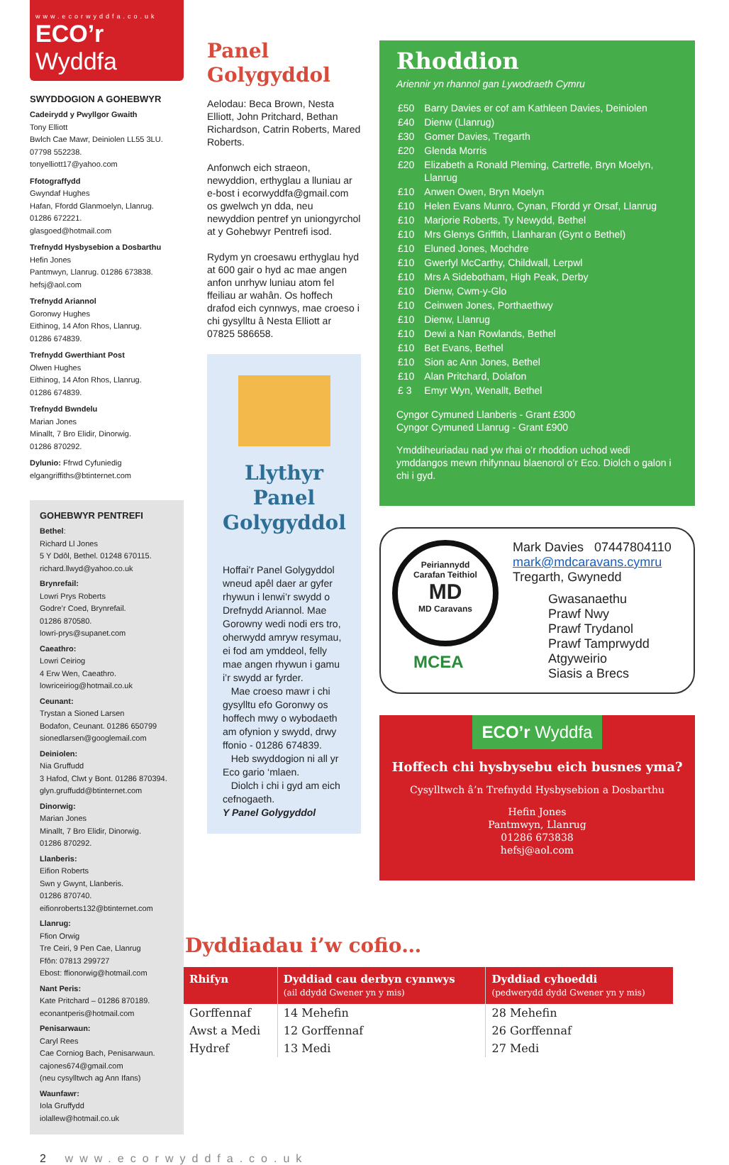www.ecorwyddfa.co.uk
ECO’r Wyddfa
SWYDDOGION A GOHEBWYR
Cadeirydd y Pwyllgor Gwaith
Tony Elliott
Bwlch Cae Mawr, Deiniolen LL55 3LU.
07798 552238.
tonyelliott17@yahoo.com
Ffotograffydd
Gwyndaf Hughes
Hafan, Ffordd Glanmoelyn, Llanrug.
01286 672221.
glasgoed@hotmail.com
Trefnydd Hysbysebion a Dosbarthu
Hefin Jones
Pantmwyn, Llanrug. 01286 673838.
hefsj@aol.com
Trefnydd Ariannol
Goronwy Hughes
Eithinog, 14 Afon Rhos, Llanrug.
01286 674839.
Trefnydd Gwerthiant Post
Olwen Hughes
Eithinog, 14 Afon Rhos, Llanrug.
01286 674839.
Trefnydd Bwndelu
Marian Jones
Minallt, 7 Bro Elidir, Dinorwig.
01286 870292.
Dylunio: Ffrwd Cyfuniedig
elgangriffiths@btinternet.com
GOHEBWYR PENTREFI
Bethel:
Richard Ll Jones
5 Y Ddôl, Bethel. 01248 670115.
richard.llwyd@yahoo.co.uk
Brynrefail:
Lowri Prys Roberts
Godre’r Coed, Brynrefail.
01286 870580.
lowri-prys@supanet.com
Caeathro:
Lowri Ceiriog
4 Erw Wen, Caeathro.
lowriceiriog@hotmail.co.uk
Ceunant:
Trystan a Sioned Larsen
Bodafon, Ceunant. 01286 650799
sionedlarsen@googlemail.com
Deiniolen:
Nia Gruffudd
3 Hafod, Clwt y Bont. 01286 870394.
glyn.gruffudd@btinternet.com
Dinorwig:
Marian Jones
Minallt, 7 Bro Elidir, Dinorwig.
01286 870292.
Llanberis:
Eifion Roberts
Swn y Gwynt, Llanberis.
01286 870740.
eifionroberts132@btinternet.com
Llanrug:
Ffion Orwig
Tre Ceiri, 9 Pen Cae, Llanrug
Ffôn: 07813 299727
Ebost: ffionorwig@hotmail.com
Nant Peris:
Kate Pritchard – 01286 870189.
econantperis@hotmail.com
Penisarwaun:
Caryl Rees
Cae Corniog Bach, Penisarwaun.
cajones674@gmail.com
(neu cysylltwch ag Ann Ifans)
Waunfawr:
Iola Gruffydd
iolallew@hotmail.co.uk
Panel Golygyddol
Aelodau: Beca Brown, Nesta Elliott, John Pritchard, Bethan Richardson, Catrin Roberts, Mared Roberts.
Anfonwch eich straeon, newyddion, erthyglau a lluniau ar e-bost i ecorwyddfa@gmail.com os gwelwch yn dda, neu newyddion pentref yn uniongyrchol at y Gohebwyr Pentrefi isod.
Rydym yn croesawu erthyglau hyd at 600 gair o hyd ac mae angen anfon unrhyw luniau atom fel ffeiliau ar wahân. Os hoffech drafod eich cynnwys, mae croeso i chi gysylltu â Nesta Elliott ar 07825 586658.
Llythyr Panel Golygyddol
Hoffai’r Panel Golygyddol wneud apêl daer ar gyfer rhywun i lenwi’r swydd o Drefnydd Ariannol. Mae Gorowny wedi nodi ers tro, oherwydd amryw resymau, ei fod am ymddeol, felly mae angen rhywun i gamu i’r swydd ar fyrder.
Mae croeso mawr i chi gysylltu efo Goronwy os hoffech mwy o wybodaeth am ofynion y swydd, drwy ffonio - 01286 674839.
Heb swyddogion ni all yr Eco gario ‘mlaen.
Diolch i chi i gyd am eich cefnogaeth.
Y Panel Golygyddol
Rhoddion
Ariennir yn rhannol gan Lywodraeth Cymru
| £50 | Barry Davies er cof am Kathleen Davies, Deiniolen |
| £40 | Dienw (Llanrug) |
| £30 | Gomer Davies, Tregarth |
| £20 | Glenda Morris |
| £20 | Elizabeth a Ronald Pleming, Cartrefle, Bryn Moelyn, Llanrug |
| £10 | Anwen Owen, Bryn Moelyn |
| £10 | Helen Evans Munro, Cynan, Ffordd yr Orsaf, Llanrug |
| £10 | Marjorie Roberts, Ty Newydd, Bethel |
| £10 | Mrs Glenys Griffith, Llanharan (Gynt o Bethel) |
| £10 | Eluned Jones, Mochdre |
| £10 | Gwerfyl McCarthy, Childwall, Lerpwl |
| £10 | Mrs A Sidebotham, High Peak, Derby |
| £10 | Dienw, Cwm-y-Glo |
| £10 | Ceinwen Jones, Porthaethwy |
| £10 | Dienw, Llanrug |
| £10 | Dewi a Nan Rowlands, Bethel |
| £10 | Bet Evans, Bethel |
| £10 | Sion ac Ann Jones, Bethel |
| £10 | Alan Pritchard, Dolafon |
| £ 3 | Emyr Wyn, Wenallt, Bethel |
Cyngor Cymuned Llanberis - Grant £300
Cyngor Cymuned Llanrug - Grant £900
Ymddiheuriadau nad yw rhai o’r rhoddion uchod wedi ymddangos mewn rhifynnau blaenorol o’r Eco. Diolch o galon i chi i gyd.
Peiriannydd
Carafan Teithiol
MD
MD Caravans
MCEA
Mark Davies 07447804110
mark@mdcaravans.cymru
Tregarth, Gwynedd
Gwasanaethu
Prawf Nwy
Prawf Trydanol
Prawf Tamprwydd
Atgyweirio
Siasis a Brecs
ECO’r Wyddfa
Hoffech chi hysbysebu eich busnes yma?
Cysylltwch â’n Trefnydd Hysbysebion a Dosbarthu
Hefin Jones
Pantmwyn, Llanrug
01286 673838
hefsj@aol.com
Dyddiadau i’w cofio…
| Rhifyn | Dyddiad cau derbyn cynnwys (ail ddydd Gwener yn y mis) | Dyddiad cyhoeddi (pedwerydd dydd Gwener yn y mis) |
| --- | --- | --- |
| Gorffennaf | 14 Mehefin | 28 Mehefin |
| Awst a Medi | 12 Gorffennaf | 26 Gorffennaf |
| Hydref | 13 Medi | 27 Medi |
2 www.ecorwyddfa.co.uk